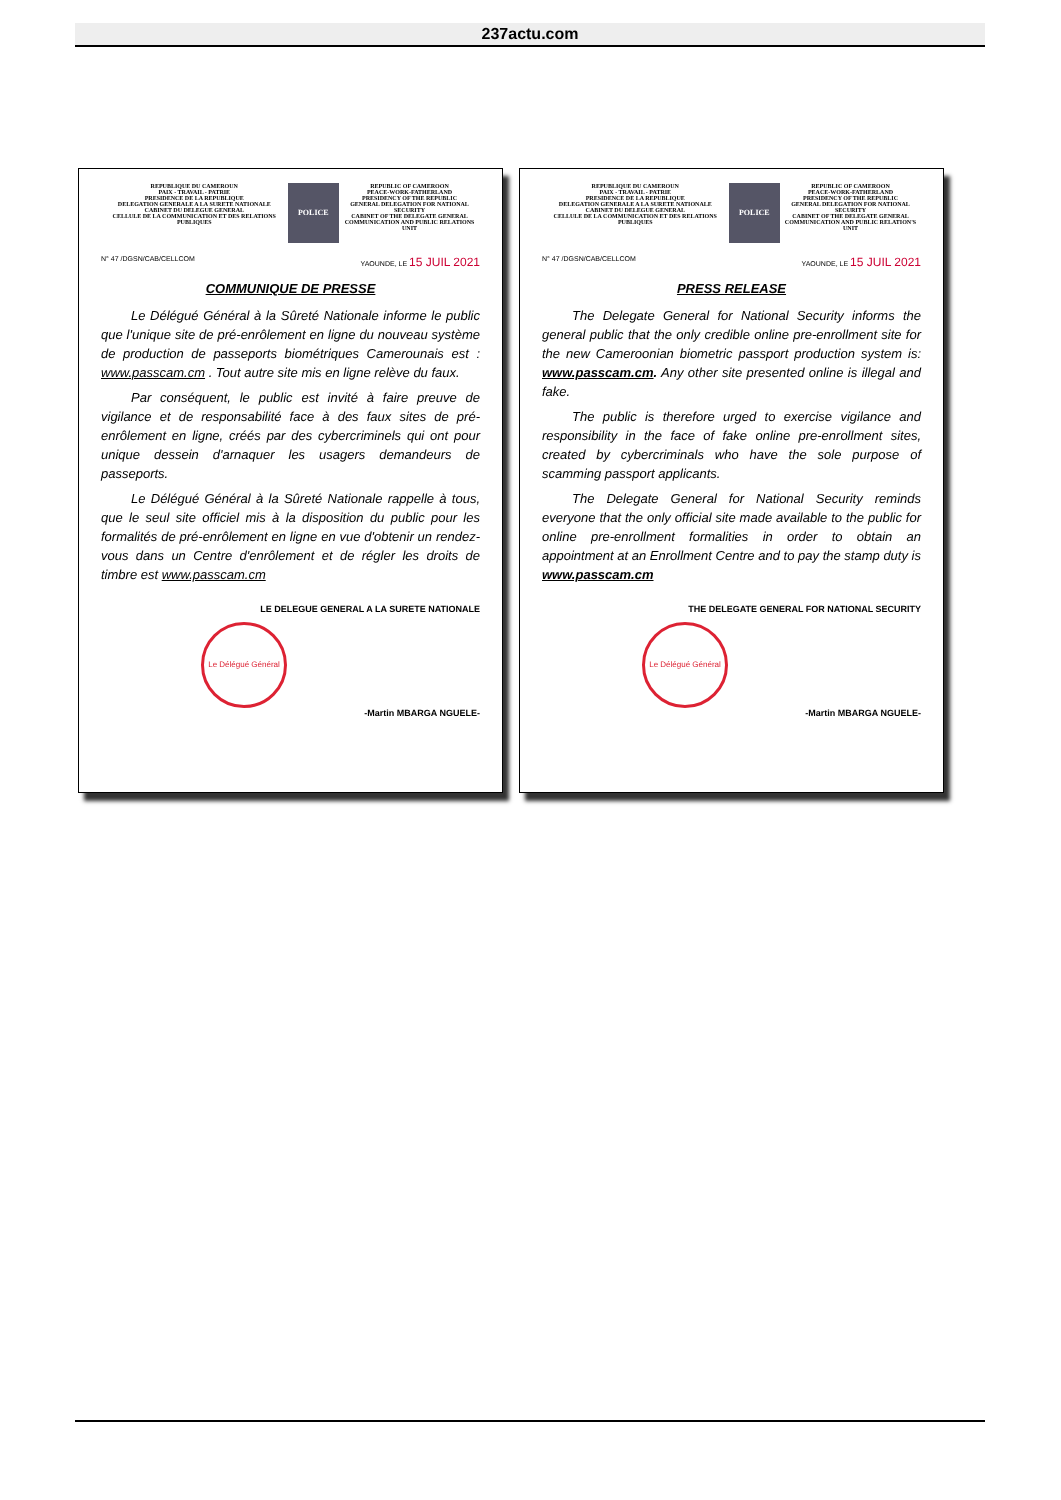237actu.com
REPUBLIQUE DU CAMEROUN
PAIX - TRAVAIL - PATRIE
PRESIDENCE DE LA REPUBLIQUE
DELEGATION GENERALE A LA SURETE NATIONALE
CABINET DU DELEGUE GENERAL
CELLULE DE LA COMMUNICATION ET DES RELATIONS PUBLIQUES
POLICE
REPUBLIC OF CAMEROON
PEACE-WORK-FATHERLAND
PRESIDENCY OF THE REPUBLIC
GENERAL DELEGATION FOR NATIONAL SECURITY
CABINET OF THE DELEGATE GENERAL
COMMUNICATION AND PUBLIC RELATIONS UNIT
N° 47 /DGSN/CAB/CELLCOM YAOUNDE, LE 15 JUIL 2021
COMMUNIQUE DE PRESSE
Le Délégué Général à la Sûreté Nationale informe le public que l'unique site de pré-enrôlement en ligne du nouveau système de production de passeports biométriques Camerounais est : www.passcam.cm . Tout autre site mis en ligne relève du faux.
Par conséquent, le public est invité à faire preuve de vigilance et de responsabilité face à des faux sites de pré-enrôlement en ligne, créés par des cybercriminels qui ont pour unique dessein d'arnaquer les usagers demandeurs de passeports.
Le Délégué Général à la Sûreté Nationale rappelle à tous, que le seul site officiel mis à la disposition du public pour les formalités de pré-enrôlement en ligne en vue d'obtenir un rendez-vous dans un Centre d'enrôlement et de régler les droits de timbre est www.passcam.cm
LE DELEGUE GENERAL A LA SURETE NATIONALE
Le Délégué Général
-Martin MBARGA NGUELE-
REPUBLIQUE DU CAMEROUN
PAIX - TRAVAIL - PATRIE
PRESIDENCE DE LA REPUBLIQUE
DELEGATION GENERALE A LA SURETE NATIONALE
CABINET DU DELEGUE GENERAL
CELLULE DE LA COMMUNICATION ET DES RELATIONS PUBLIQUES
POLICE
REPUBLIC OF CAMEROON
PEACE-WORK-FATHERLAND
PRESIDENCY OF THE REPUBLIC
GENERAL DELEGATION FOR NATIONAL SECURITY
CABINET OF THE DELEGATE GENERAL
COMMUNICATION AND PUBLIC RELATION'S UNIT
N° 47 /DGSN/CAB/CELLCOM YAOUNDE, LE 15 JUIL 2021
PRESS RELEASE
The Delegate General for National Security informs the general public that the only credible online pre-enrollment site for the new Cameroonian biometric passport production system is: www.passcam.cm. Any other site presented online is illegal and fake.
The public is therefore urged to exercise vigilance and responsibility in the face of fake online pre-enrollment sites, created by cybercriminals who have the sole purpose of scamming passport applicants.
The Delegate General for National Security reminds everyone that the only official site made available to the public for online pre-enrollment formalities in order to obtain an appointment at an Enrollment Centre and to pay the stamp duty is www.passcam.cm
THE DELEGATE GENERAL FOR NATIONAL SECURITY
Le Délégué Général
-Martin MBARGA NGUELE-